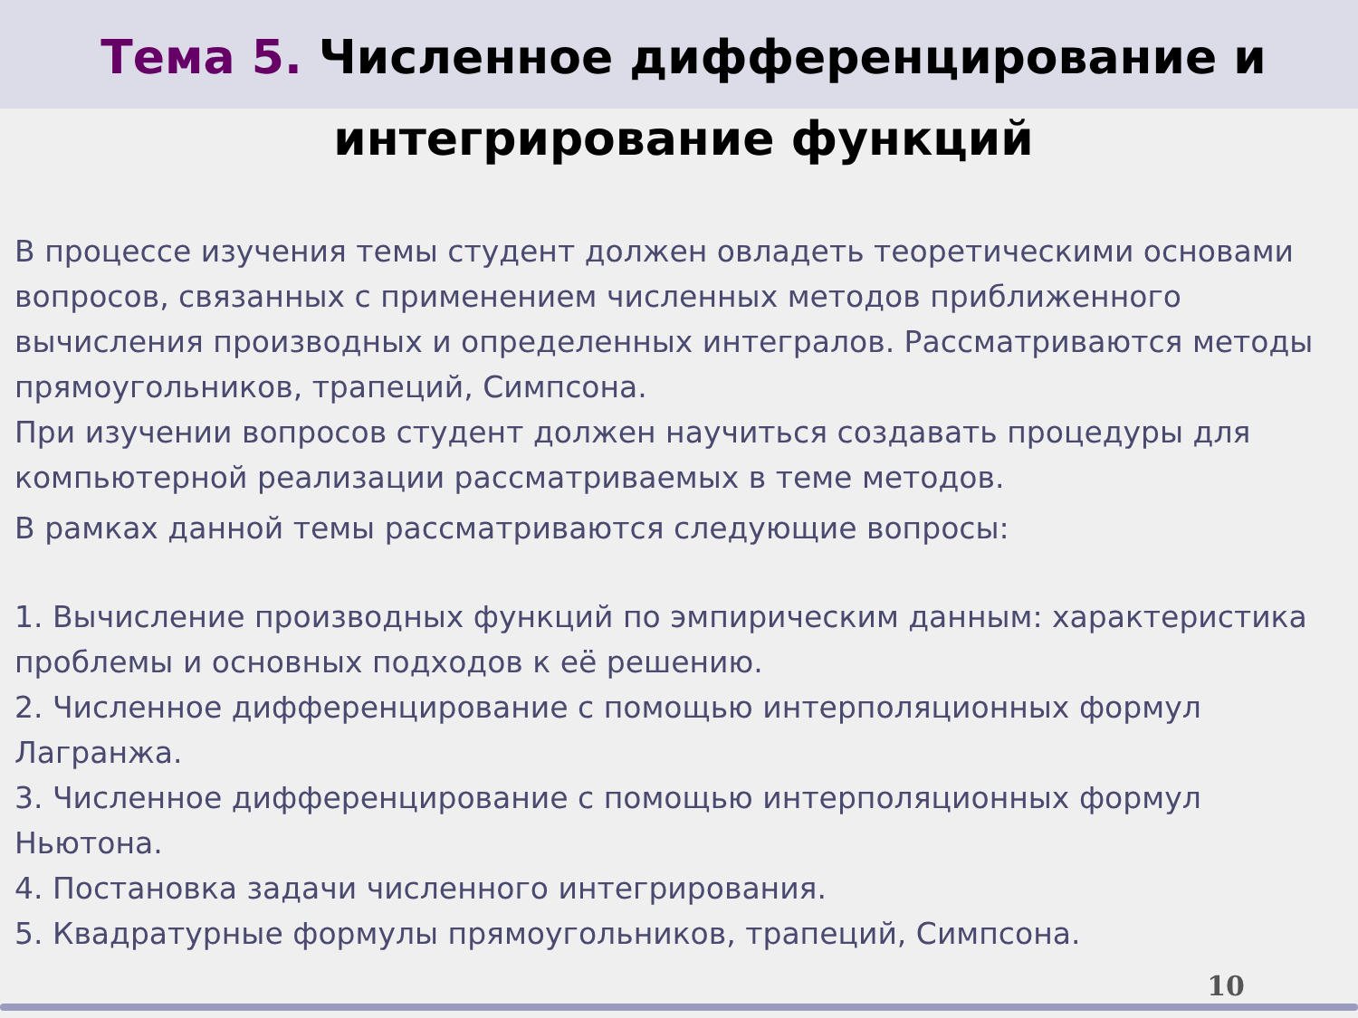Тема 5. Численное дифференцирование и интегрирование функций
В процессе изучения темы студент должен овладеть теоретическими основами вопросов, связанных с применением численных методов приближенного вычисления производных и определенных интегралов. Рассматриваются методы прямоугольников, трапеций, Симпсона.
При изучении вопросов студент должен научиться создавать процедуры для компьютерной реализации рассматриваемых в теме методов.
В рамках данной темы рассматриваются следующие вопросы:
1. Вычисление производных функций по эмпирическим данным: характеристика проблемы и основных подходов к её решению.
2. Численное дифференцирование с помощью интерполяционных формул Лагранжа.
3. Численное дифференцирование с помощью интерполяционных формул Ньютона.
4. Постановка задачи численного интегрирования.
5. Квадратурные формулы прямоугольников, трапеций, Симпсона.
10